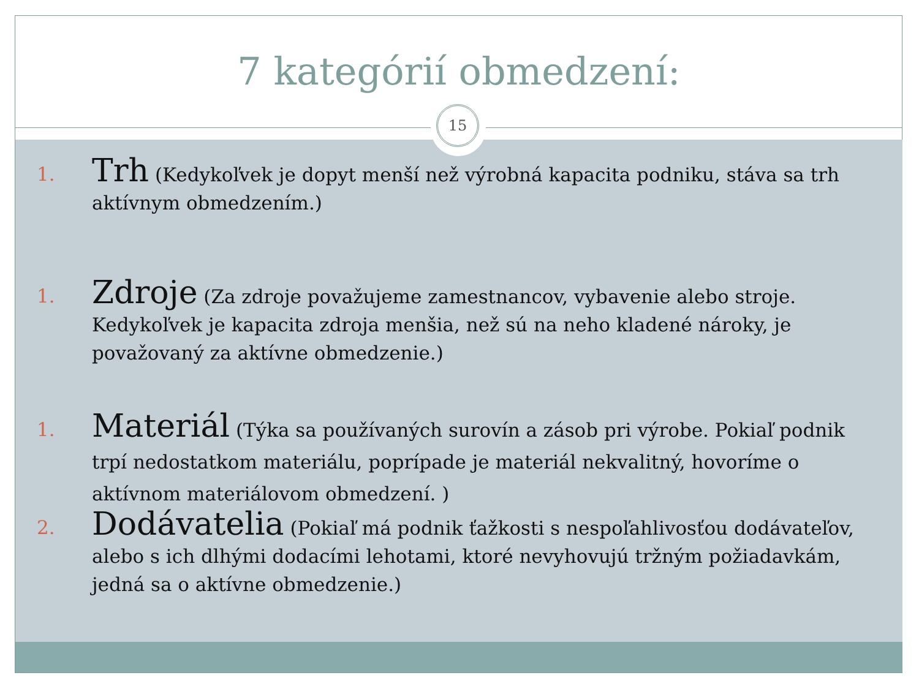7 kategórií obmedzení:
15
1.
Trh (Kedykoľvek je dopyt menší než výrobná kapacita podniku, stáva sa trh aktívnym obmedzením.)
1.
Zdroje (Za zdroje považujeme zamestnancov, vybavenie alebo stroje. Kedykoľvek je kapacita zdroja menšia, než sú na neho kladené nároky, je považovaný za aktívne obmedzenie.)
1.
Materiál (Týka sa používaných surovín a zásob pri výrobe. Pokiaľ podnik trpí nedostatkom materiálu, poprípade je materiál nekvalitný, hovoríme o aktívnom materiálovom obmedzení. )
2.
Dodávatelia (Pokiaľ má podnik ťažkosti s nespoľahlivosťou dodávateľov, alebo s ich dlhými dodacími lehotami, ktoré nevyhovujú tržným požiadavkám, jedná sa o aktívne obmedzenie.)